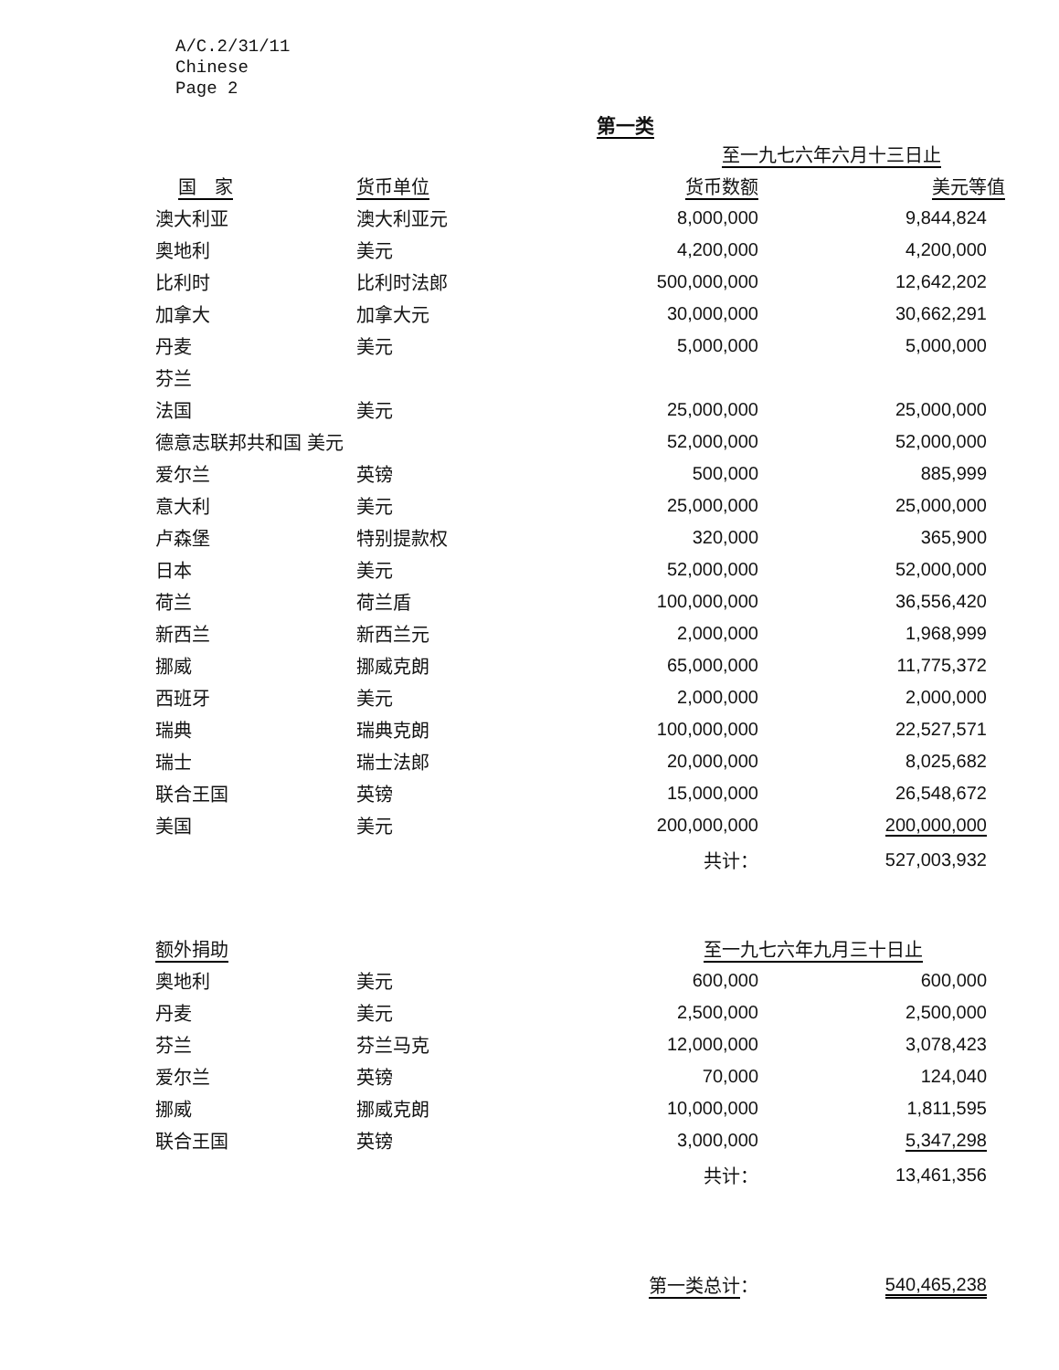A/C.2/31/11
Chinese
Page 2
第一类
| | | 至一九七六年六月十三日止 | |
| --- | --- | --- | --- |
| 国 家 | 货币单位 | 货币数额 | 美元等值 |
| 澳大利亚 | 澳大利亚元 | 8,000,000 | 9,844,824 |
| 奥地利 | 美元 | 4,200,000 | 4,200,000 |
| 比利时 | 比利时法郎 | 500,000,000 | 12,642,202 |
| 加拿大 | 加拿大元 | 30,000,000 | 30,662,291 |
| 丹麦 | 美元 | 5,000,000 | 5,000,000 |
| 芬兰 | | | |
| 法国 | 美元 | 25,000,000 | 25,000,000 |
| 德意志联邦共和国 美元 | | 52,000,000 | 52,000,000 |
| 爱尔兰 | 英镑 | 500,000 | 885,999 |
| 意大利 | 美元 | 25,000,000 | 25,000,000 |
| 卢森堡 | 特别提款权 | 320,000 | 365,900 |
| 日本 | 美元 | 52,000,000 | 52,000,000 |
| 荷兰 | 荷兰盾 | 100,000,000 | 36,556,420 |
| 新西兰 | 新西兰元 | 2,000,000 | 1,968,999 |
| 挪威 | 挪威克朗 | 65,000,000 | 11,775,372 |
| 西班牙 | 美元 | 2,000,000 | 2,000,000 |
| 瑞典 | 瑞典克朗 | 100,000,000 | 22,527,571 |
| 瑞士 | 瑞士法郎 | 20,000,000 | 8,025,682 |
| 联合王国 | 英镑 | 15,000,000 | 26,548,672 |
| 美国 | 美元 | 200,000,000 | 200,000,000 |
| | | 共计： | 527,003,932 |
| 额外捐助 | | 至一九七六年九月三十日止 | |
| 奥地利 | 美元 | 600,000 | 600,000 |
| 丹麦 | 美元 | 2,500,000 | 2,500,000 |
| 芬兰 | 芬兰马克 | 12,000,000 | 3,078,423 |
| 爱尔兰 | 英镑 | 70,000 | 124,040 |
| 挪威 | 挪威克朗 | 10,000,000 | 1,811,595 |
| 联合王国 | 英镑 | 3,000,000 | 5,347,298 |
| | | 共计： | 13,461,356 |
| | | 第一类总计 ： | 540,465,238 |